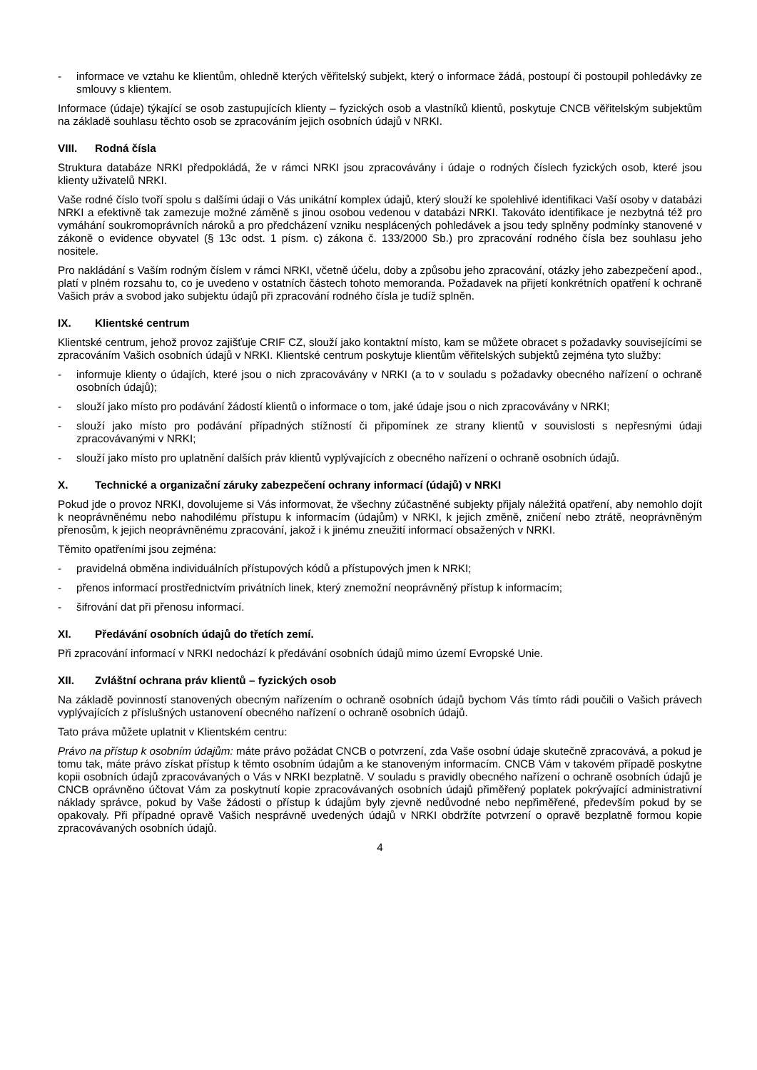- informace ve vztahu ke klientům, ohledně kterých věřitelský subjekt, který o informace žádá, postoupí či postoupil pohledávky ze smlouvy s klientem.
Informace (údaje) týkající se osob zastupujících klienty – fyzických osob a vlastníků klientů, poskytuje CNCB věřitelským subjektům na základě souhlasu těchto osob se zpracováním jejich osobních údajů v NRKI.
VIII. Rodná čísla
Struktura databáze NRKI předpokládá, že v rámci NRKI jsou zpracovávány i údaje o rodných číslech fyzických osob, které jsou klienty uživatelů NRKI.
Vaše rodné číslo tvoří spolu s dalšími údaji o Vás unikátní komplex údajů, který slouží ke spolehlivé identifikaci Vaší osoby v databázi NRKI a efektivně tak zamezuje možné záměně s jinou osobou vedenou v databázi NRKI. Takováto identifikace je nezbytná též pro vymáhání soukromoprávních nároků a pro předcházení vzniku nesplácených pohledávek a jsou tedy splněny podmínky stanovené v zákoně o evidence obyvatel (§ 13c odst. 1 písm. c) zákona č. 133/2000 Sb.) pro zpracování rodného čísla bez souhlasu jeho nositele.
Pro nakládání s Vaším rodným číslem v rámci NRKI, včetně účelu, doby a způsobu jeho zpracování, otázky jeho zabezpečení apod., platí v plném rozsahu to, co je uvedeno v ostatních částech tohoto memoranda. Požadavek na přijetí konkrétních opatření k ochraně Vašich práv a svobod jako subjektu údajů při zpracování rodného čísla je tudíž splněn.
IX. Klientské centrum
Klientské centrum, jehož provoz zajišťuje CRIF CZ, slouží jako kontaktní místo, kam se můžete obracet s požadavky souvisejícími se zpracováním Vašich osobních údajů v NRKI. Klientské centrum poskytuje klientům věřitelských subjektů zejména tyto služby:
- informuje klienty o údajích, které jsou o nich zpracovávány v NRKI (a to v souladu s požadavky obecného nařízení o ochraně osobních údajů);
- slouží jako místo pro podávání žádostí klientů o informace o tom, jaké údaje jsou o nich zpracovávány v NRKI;
- slouží jako místo pro podávání případných stížností či připomínek ze strany klientů v souvislosti s nepřesnými údaji zpracovávanými v NRKI;
- slouží jako místo pro uplatnění dalších práv klientů vyplývajících z obecného nařízení o ochraně osobních údajů.
X. Technické a organizační záruky zabezpečení ochrany informací (údajů) v NRKI
Pokud jde o provoz NRKI, dovolujeme si Vás informovat, že všechny zúčastněné subjekty přijaly náležitá opatření, aby nemohlo dojít k neoprávněnému nebo nahodilému přístupu k informacím (údajům) v NRKI, k jejich změně, zničení nebo ztrátě, neoprávněným přenosům, k jejich neoprávněnému zpracování, jakož i k jinému zneužití informací obsažených v NRKI.
Těmito opatřeními jsou zejména:
- pravidelná obměna individuálních přístupových kódů a přístupových jmen k NRKI;
- přenos informací prostřednictvím privátních linek, který znemožní neoprávněný přístup k informacím;
- šifrování dat při přenosu informací.
XI. Předávání osobních údajů do třetích zemí.
Při zpracování informací v NRKI nedochází k předávání osobních údajů mimo území Evropské Unie.
XII. Zvláštní ochrana práv klientů – fyzických osob
Na základě povinností stanovených obecným nařízením o ochraně osobních údajů bychom Vás tímto rádi poučili o Vašich právech vyplývajících z příslušných ustanovení obecného nařízení o ochraně osobních údajů.
Tato práva můžete uplatnit v Klientském centru:
Právo na přístup k osobním údajům: máte právo požádat CNCB o potvrzení, zda Vaše osobní údaje skutečně zpracovává, a pokud je tomu tak, máte právo získat přístup k těmto osobním údajům a ke stanoveným informacím. CNCB Vám v takovém případě poskytne kopii osobních údajů zpracovávaných o Vás v NRKI bezplatně. V souladu s pravidly obecného nařízení o ochraně osobních údajů je CNCB oprávněno účtovat Vám za poskytnutí kopie zpracovávaných osobních údajů přiměřený poplatek pokrývající administrativní náklady správce, pokud by Vaše žádosti o přístup k údajům byly zjevně nedůvodné nebo nepřiměřené, především pokud by se opakovaly. Při případné opravě Vašich nesprávně uvedených údajů v NRKI obdržíte potvrzení o opravě bezplatně formou kopie zpracovávaných osobních údajů.
4